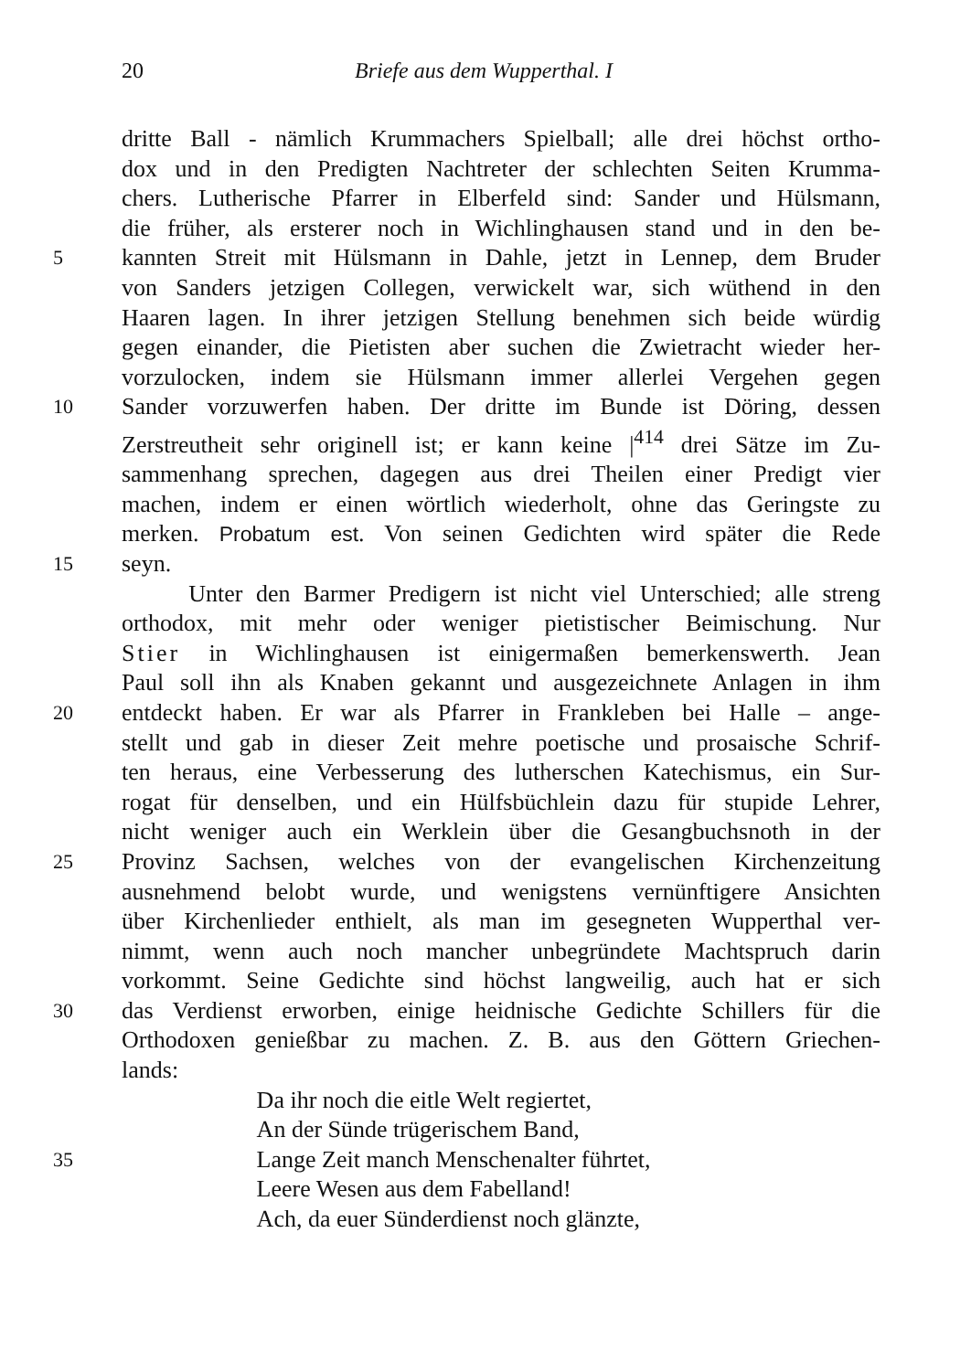20 Briefe aus dem Wupperthal. I
dritte Ball - nämlich Krummachers Spielball; alle drei höchst ortho-
dox und in den Predigten Nachtreter der schlechten Seiten Krumma-
chers. Lutherische Pfarrer in Elberfeld sind: Sander und Hülsmann,
die früher, als ersterer noch in Wichlinghausen stand und in den be-
5 kannten Streit mit Hülsmann in Dahle, jetzt in Lennep, dem Bruder
von Sanders jetzigen Collegen, verwickelt war, sich wüthend in den
Haaren lagen. In ihrer jetzigen Stellung benehmen sich beide würdig
gegen einander, die Pietisten aber suchen die Zwietracht wieder her-
vorzulocken, indem sie Hülsmann immer allerlei Vergehen gegen
10 Sander vorzuwerfen haben. Der dritte im Bunde ist Döring, dessen
Zerstreutheit sehr originell ist; er kann keine |<sup>414</sup> drei Sätze im Zu-
sammenhang sprechen, dagegen aus drei Theilen einer Predigt vier
machen, indem er einen wörtlich wiederholt, ohne das Geringste zu
merken. Probatum est. Von seinen Gedichten wird später die Rede
15 seyn.
Unter den Barmer Predigern ist nicht viel Unterschied; alle streng
orthodox, mit mehr oder weniger pietistischer Beimischung. Nur
Stier in Wichlinghausen ist einigermaßen bemerkenswerth. Jean
Paul soll ihn als Knaben gekannt und ausgezeichnete Anlagen in ihm
20 entdeckt haben. Er war als Pfarrer in Frankleben bei Halle – ange-
stellt und gab in dieser Zeit mehre poetische und prosaische Schrif-
ten heraus, eine Verbesserung des lutherschen Katechismus, ein Sur-
rogat für denselben, und ein Hülfsbüchlein dazu für stupide Lehrer,
nicht weniger auch ein Werklein über die Gesangbuchsnoth in der
25 Provinz Sachsen, welches von der evangelischen Kirchenzeitung
ausnehmend belobt wurde, und wenigstens vernünftigere Ansichten
über Kirchenlieder enthielt, als man im gesegneten Wupperthal ver-
nimmt, wenn auch noch mancher unbegründete Machtspruch darin
vorkommt. Seine Gedichte sind höchst langweilig, auch hat er sich
30 das Verdienst erworben, einige heidnische Gedichte Schillers für die
Orthodoxen genießbar zu machen. Z. B. aus den Göttern Griechen-
lands:
Da ihr noch die eitle Welt regiertet,
An der Sünde trügerischem Band,
35 Lange Zeit manch Menschenalter führtet,
Leere Wesen aus dem Fabelland!
Ach, da euer Sünderdienst noch glänzte,